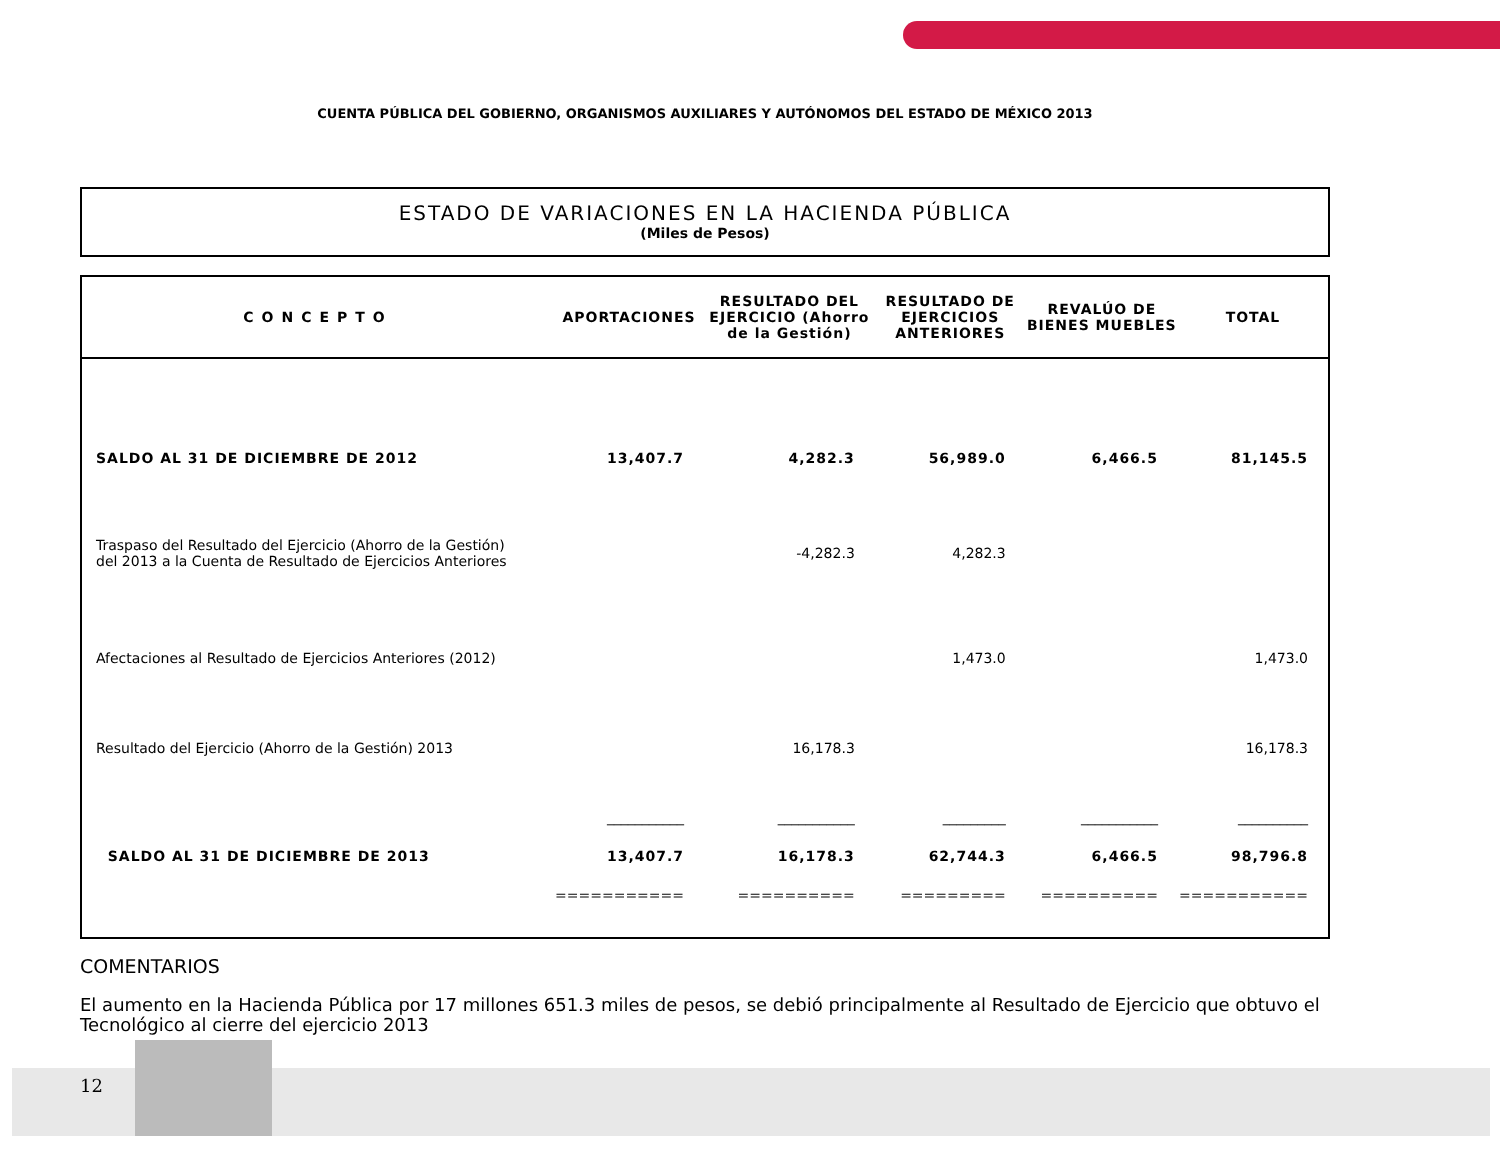CUENTA PÚBLICA DEL GOBIERNO, ORGANISMOS AUXILIARES Y AUTÓNOMOS DEL ESTADO DE MÉXICO 2013
ESTADO DE VARIACIONES EN LA HACIENDA PÚBLICA
(Miles de Pesos)
| CONCEPTO | APORTACIONES | RESULTADO DEL EJERCICIO (Ahorro de la Gestión) | RESULTADO DE EJERCICIOS ANTERIORES | REVALÚO DE BIENES MUEBLES | TOTAL |
| --- | --- | --- | --- | --- | --- |
| SALDO AL 31 DE DICIEMBRE DE 2012 | 13,407.7 | 4,282.3 | 56,989.0 | 6,466.5 | 81,145.5 |
| Traspaso del Resultado del Ejercicio (Ahorro de la Gestión) del 2013 a la Cuenta de Resultado de Ejercicios Anteriores | | -4,282.3 | 4,282.3 | | |
| Afectaciones al Resultado de Ejercicios Anteriores (2012) | | | 1,473.0 | | 1,473.0 |
| Resultado del Ejercicio (Ahorro de la Gestión) 2013 | | 16,178.3 | | | 16,178.3 |
| | ___________ | ___________ | _________ | ___________ | __________ |
| SALDO AL 31 DE DICIEMBRE DE 2013 | 13,407.7 | 16,178.3 | 62,744.3 | 6,466.5 | 98,796.8 |
| | =========== | ========== | ========= | ========== | =========== |
COMENTARIOS
El aumento en la Hacienda Pública por 17 millones 651.3 miles de pesos, se debió principalmente al Resultado de Ejercicio que obtuvo el Tecnológico al cierre del ejercicio 2013
12